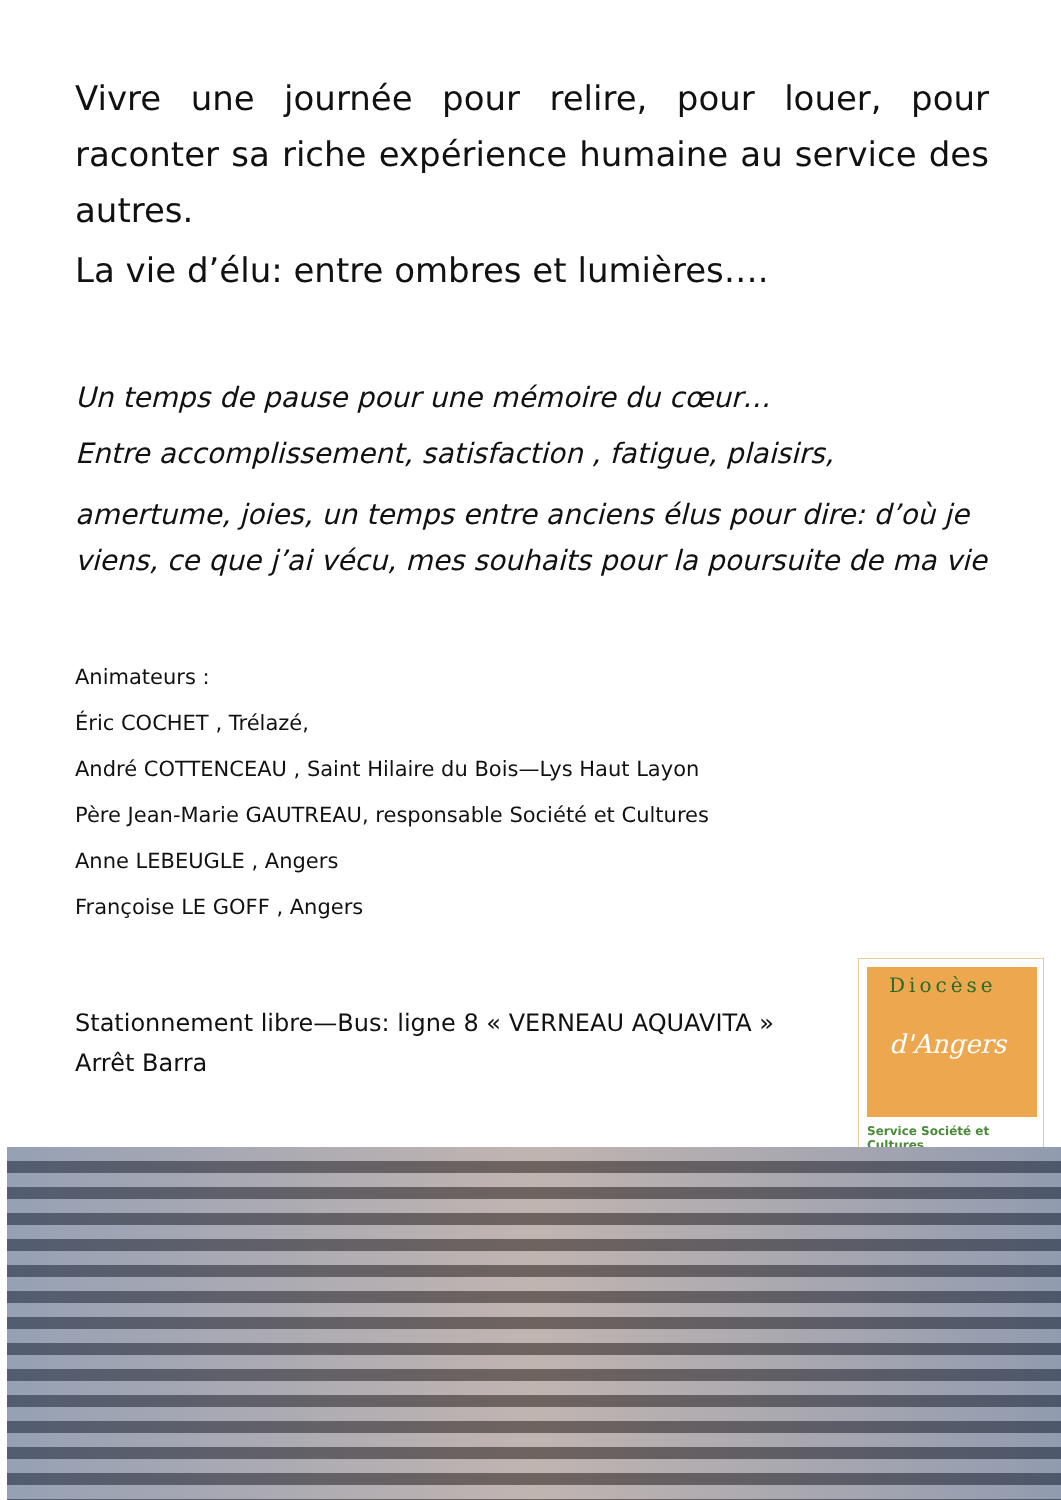Vivre une journée pour relire, pour louer, pour raconter sa riche expérience humaine au service des autres.
La vie d’élu: entre ombres et lumières….
Un temps de pause pour une mémoire du cœur…
Entre accomplissement, satisfaction , fatigue, plaisirs,
amertume, joies, un temps entre anciens élus pour dire: d’où je viens, ce que j’ai vécu, mes souhaits pour la poursuite de ma vie
Animateurs :
Éric COCHET , Trélazé,
André COTTENCEAU , Saint Hilaire du Bois—Lys Haut Layon
Père Jean-Marie GAUTREAU, responsable Société et Cultures
Anne LEBEUGLE , Angers
Françoise LE GOFF , Angers
Stationnement libre—Bus: ligne 8 « VERNEAU AQUAVITA »
Arrêt Barra
Diocèse
d'Angers
Service Société et Cultures